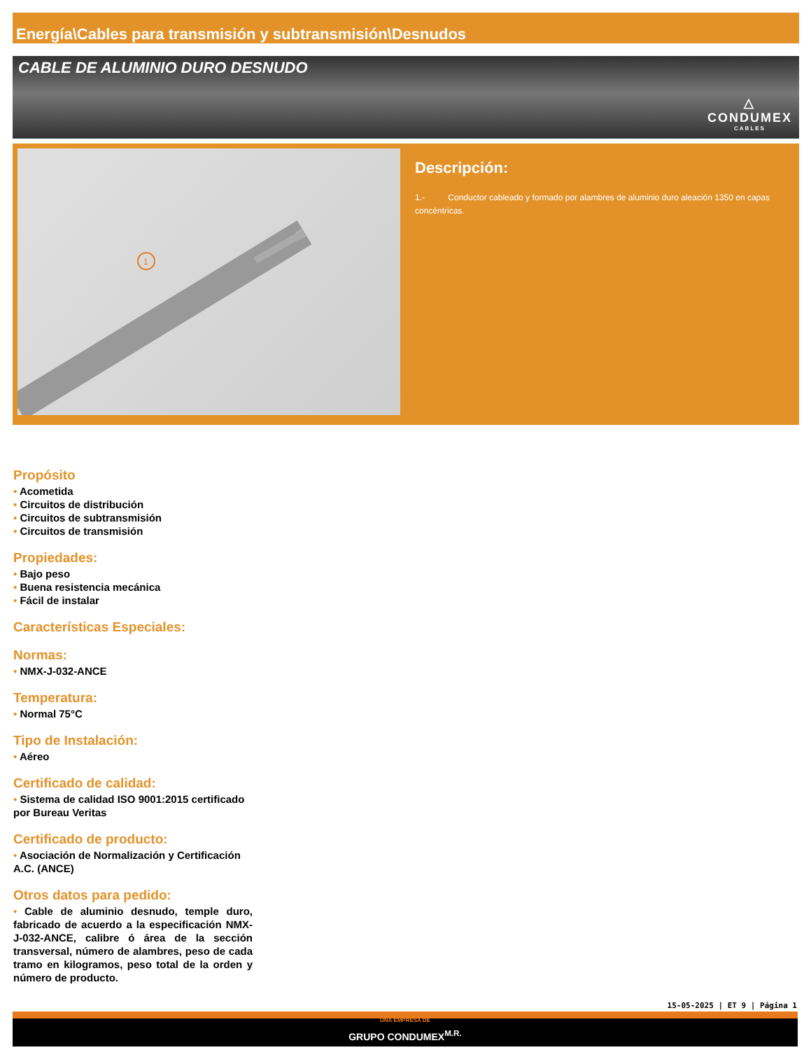Energía\Cables para transmisión y subtransmisión\Desnudos
CABLE DE ALUMINIO DURO DESNUDO
△
CONDUMEX
CABLES
1
Descripción:
1.- Conductor cableado y formado por alambres de aluminio duro aleación 1350 en capas concéntricas.
Propósito
• Acometida
• Circuitos de distribución
• Circuitos de subtransmisión
• Circuitos de transmisión
Propiedades:
• Bajo peso
• Buena resistencia mecánica
• Fácil de instalar
Características Especiales:
Normas:
• NMX-J-032-ANCE
Temperatura:
• Normal 75°C
Tipo de Instalación:
• Aéreo
Certificado de calidad:
• Sistema de calidad ISO 9001:2015 certificado por Bureau Veritas
Certificado de producto:
• Asociación de Normalización y Certificación A.C. (ANCE)
Otros datos para pedido:
• Cable de aluminio desnudo, temple duro, fabricado de acuerdo a la especificación NMX-J-032-ANCE, calibre ó área de la sección transversal, número de alambres, peso de cada tramo en kilogramos, peso total de la orden y número de producto.
15-05-2025 | ET 9 | Página 1
UNA EMPRESA DE
GRUPO CONDUMEX<sup>M.R.</sup>